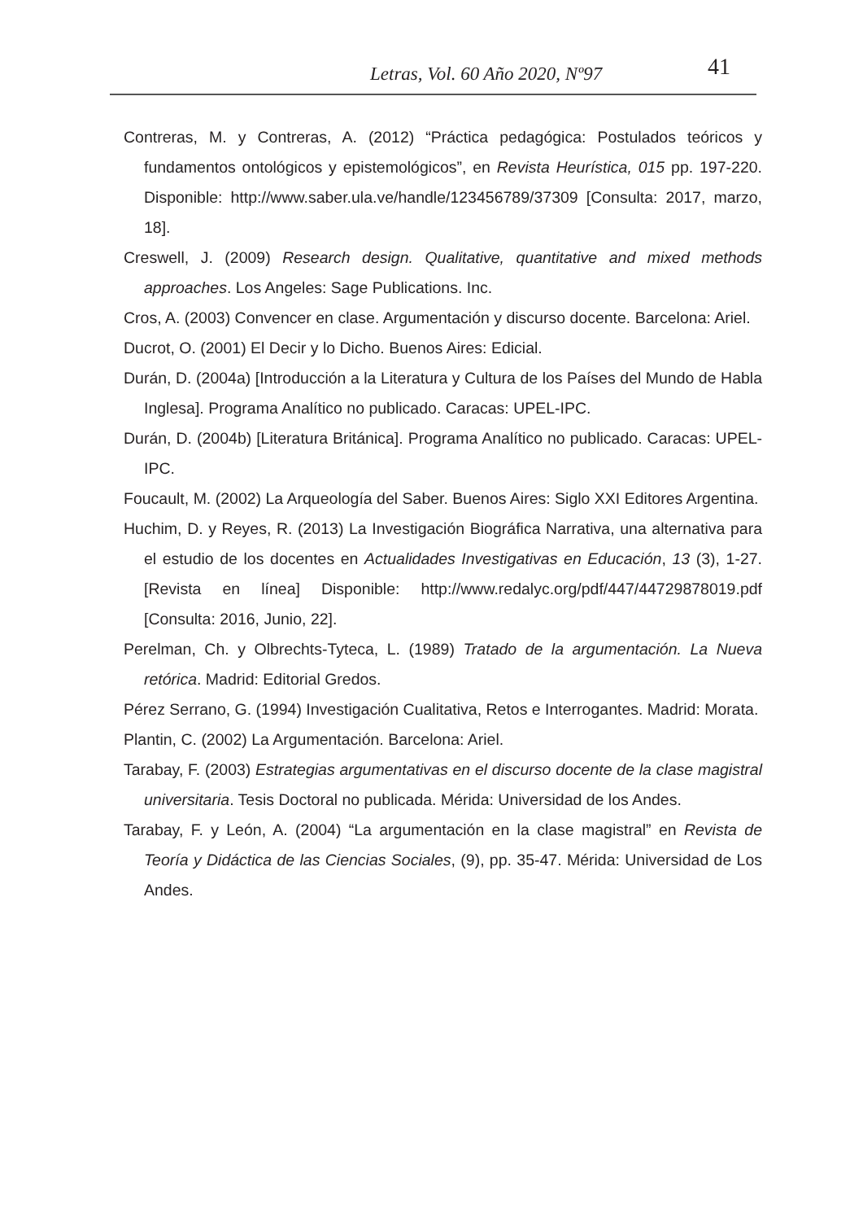Letras, Vol. 60 Año 2020, Nº97 41
Contreras, M. y Contreras, A. (2012) “Práctica pedagógica: Postulados teóricos y fundamentos ontológicos y epistemológicos”, en Revista Heurística, 015 pp. 197-220. Disponible: http://www.saber.ula.ve/handle/123456789/37309 [Consulta: 2017, marzo, 18].
Creswell, J. (2009) Research design. Qualitative, quantitative and mixed methods approaches. Los Angeles: Sage Publications. Inc.
Cros, A. (2003) Convencer en clase. Argumentación y discurso docente. Barcelona: Ariel.
Ducrot, O. (2001) El Decir y lo Dicho. Buenos Aires: Edicial.
Durán, D. (2004a) [Introducción a la Literatura y Cultura de los Países del Mundo de Habla Inglesa]. Programa Analítico no publicado. Caracas: UPEL-IPC.
Durán, D. (2004b) [Literatura Británica]. Programa Analítico no publicado. Caracas: UPEL-IPC.
Foucault, M. (2002) La Arqueología del Saber. Buenos Aires: Siglo XXI Editores Argentina.
Huchim, D. y Reyes, R. (2013) La Investigación Biográfica Narrativa, una alternativa para el estudio de los docentes en Actualidades Investigativas en Educación, 13 (3), 1-27. [Revista en línea] Disponible: http://www.redalyc.org/pdf/447/44729878019.pdf [Consulta: 2016, Junio, 22].
Perelman, Ch. y Olbrechts-Tyteca, L. (1989) Tratado de la argumentación. La Nueva retórica. Madrid: Editorial Gredos.
Pérez Serrano, G. (1994) Investigación Cualitativa, Retos e Interrogantes. Madrid: Morata.
Plantin, C. (2002) La Argumentación. Barcelona: Ariel.
Tarabay, F. (2003) Estrategias argumentativas en el discurso docente de la clase magistral universitaria. Tesis Doctoral no publicada. Mérida: Universidad de los Andes.
Tarabay, F. y León, A. (2004) “La argumentación en la clase magistral” en Revista de Teoría y Didáctica de las Ciencias Sociales, (9), pp. 35-47. Mérida: Universidad de Los Andes.